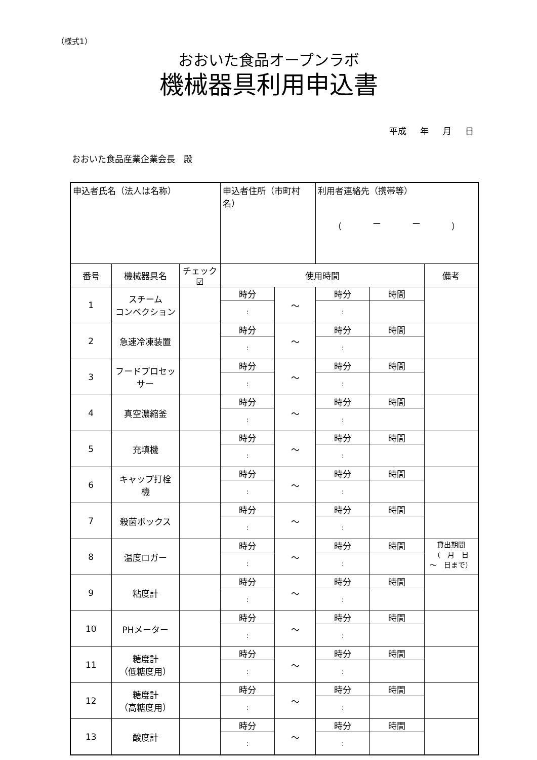（様式1）
おおいた食品オープンラボ
機械器具利用申込書
平成 年 月 日
おおいた食品産業企業会長　殿
| 申込者氏名（法人は名称） | | | 申込者住所（市町村名） | | 利用者連絡先（携帯等） （ ー ー ） | | |
| 番号 | 機械器具名 | チェック ☑ | 使用時間 | | | | 備考 |
| 1 | スチーム コンベクション | | 時分 | ～ | 時分 | 時間 | |
| | | | : | | : | | |
| 2 | 急速冷凍装置 | | 時分 | ～ | 時分 | 時間 | |
| | | | : | | : | | |
| 3 | フードプロセッ サー | | 時分 | ～ | 時分 | 時間 | |
| | | | : | | : | | |
| 4 | 真空濃縮釜 | | 時分 | ～ | 時分 | 時間 | |
| | | | : | | : | | |
| 5 | 充填機 | | 時分 | ～ | 時分 | 時間 | |
| | | | : | | : | | |
| 6 | キャップ打栓 機 | | 時分 | ～ | 時分 | 時間 | |
| | | | : | | : | | |
| 7 | 殺菌ボックス | | 時分 | ～ | 時分 | 時間 | |
| | | | : | | : | | |
| 8 | 温度ロガー | | 時分 | ～ | 時分 | 時間 | 貸出期間 （ 月 日 ～ 日まで） |
| | | | : | | : | | |
| 9 | 粘度計 | | 時分 | ～ | 時分 | 時間 | |
| | | | : | | : | | |
| 10 | PHメーター | | 時分 | ～ | 時分 | 時間 | |
| | | | : | | : | | |
| 11 | 糖度計 （低糖度用） | | 時分 | ～ | 時分 | 時間 | |
| | | | : | | : | | |
| 12 | 糖度計 （高糖度用） | | 時分 | ～ | 時分 | 時間 | |
| | | | : | | : | | |
| 13 | 酸度計 | | 時分 | ～ | 時分 | 時間 | |
| | | | : | | : | | |